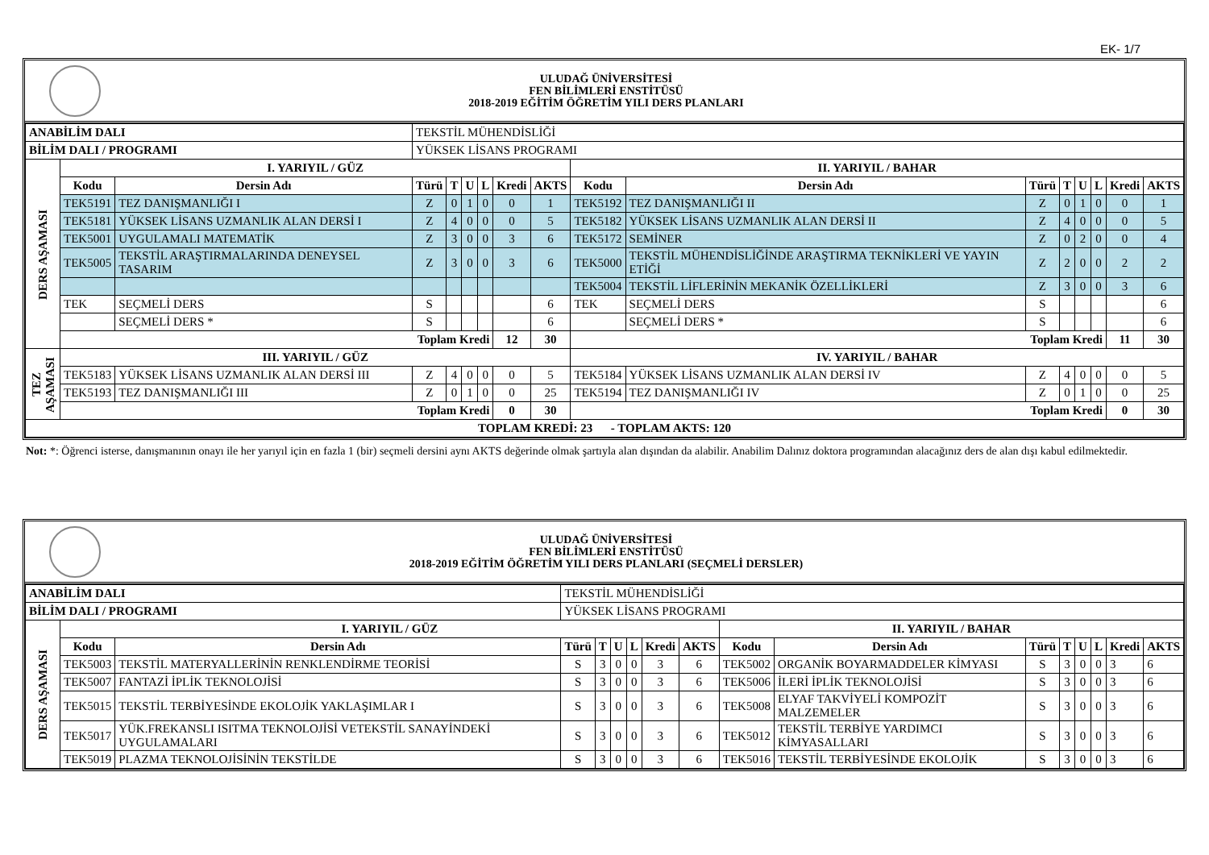EK- 1/7
ULUDAĞ ÜNİVERSİTESİ
FEN BİLİMLERİ ENSTİTÜSÜ
2018-2019 EĞİTİM ÖĞRETİM YILI DERS PLANLARI
| ANABİLİM DALI | | | TEKSTİL MÜHENDİSLİĞİ | | | | | | | | | | | | | |
| BİLİM DALI / PROGRAMI | | | YÜKSEK LİSANS PROGRAMI | | | | | | | | | | | | | |
| DERS AŞAMASI | I. YARIYIL / GÜZ | | | | | | | | II. YARIYIL / BAHAR | | | | | | | |
| | Kodu | Dersin Adı | Türü | T | U | L | Kredi | AKTS | Kodu | Dersin Adı | Türü | T | U | L | Kredi | AKTS |
| | TEK5191 | TEZ DANIŞMANLIĞI I | Z | 0 | 1 | 0 | 0 | 1 | TEK5192 | TEZ DANIŞMANLIĞI II | Z | 0 | 1 | 0 | 0 | 1 |
| | TEK5181 | YÜKSEK LİSANS UZMANLIK ALAN DERSİ I | Z | 4 | 0 | 0 | 0 | 5 | TEK5182 | YÜKSEK LİSANS UZMANLIK ALAN DERSİ II | Z | 4 | 0 | 0 | 0 | 5 |
| | TEK5001 | UYGULAMALI MATEMATİK | Z | 3 | 0 | 0 | 3 | 6 | TEK5172 | SEMİNER | Z | 0 | 2 | 0 | 0 | 4 |
| | TEK5005 | TEKSTİL ARAŞTIRMALARINDA DENEYSEL TASARIM | Z | 3 | 0 | 0 | 3 | 6 | TEK5000 | TEKSTİL MÜHENDİSLİĞİNDE ARAŞTIRMA TEKNİKLERİ VE YAYIN ETİĞİ | Z | 2 | 0 | 0 | 2 | 2 |
| | | | | | | | | | TEK5004 | TEKSTİL LİFLERİNİN MEKANİK ÖZELLİKLERİ | Z | 3 | 0 | 0 | 3 | 6 |
| | TEK | SEÇMELİ DERS | S | | | | | 6 | TEK | SEÇMELİ DERS | S | | | | | 6 |
| | | SEÇMELİ DERS * | S | | | | | 6 | | SEÇMELİ DERS * | S | | | | | 6 |
| | Toplam Kredi | | | | | | 12 | 30 | Toplam Kredi | | | | | | 11 | 30 |
| TEZ AŞAMASI | III. YARIYIL / GÜZ | | | | | | | | IV. YARIYIL / BAHAR | | | | | | | |
| | TEK5183 | YÜKSEK LİSANS UZMANLIK ALAN DERSİ III | Z | 4 | 0 | 0 | 0 | 5 | TEK5184 | YÜKSEK LİSANS UZMANLIK ALAN DERSİ IV | Z | 4 | 0 | 0 | 0 | 5 |
| | TEK5193 | TEZ DANIŞMANLIĞI III | Z | 0 | 1 | 0 | 0 | 25 | TEK5194 | TEZ DANIŞMANLIĞI IV | Z | 0 | 1 | 0 | 0 | 25 |
| | Toplam Kredi | | | | | | 0 | 30 | Toplam Kredi | | | | | | 0 | 30 |
| TOPLAM KREDİ: 23 - TOPLAM AKTS: 120 | | | | | | | | | | | | | | | | |
Not: *: Öğrenci isterse, danışmanının onayı ile her yarıyıl için en fazla 1 (bir) seçmeli dersini aynı AKTS değerinde olmak şartıyla alan dışından da alabilir. Anabilim Dalınız doktora programından alacağınız ders de alan dışı kabul edilmektedir.
ULUDAĞ ÜNİVERSİTESİ
FEN BİLİMLERİ ENSTİTÜSÜ
2018-2019 EĞİTİM ÖĞRETİM YILI DERS PLANLARI (SEÇMELİ DERSLER)
| ANABİLİM DALI | | | TEKSTİL MÜHENDİSLİĞİ | | | | | | | | | | | | | |
| BİLİM DALI / PROGRAMI | | | YÜKSEK LİSANS PROGRAMI | | | | | | | | | | | | | |
| DERS AŞAMASI | I. YARIYIL / GÜZ | | | | | | | | II. YARIYIL / BAHAR | | | | | | | |
| | Kodu | Dersin Adı | Türü | T | U | L | Kredi | AKTS | Kodu | Dersin Adı | Türü | T | U | L | Kredi | AKTS |
| | TEK5003 | TEKSTİL MATERYALLERİNİN RENKLENDİRME TEORİSİ | S | 3 | 0 | 0 | 3 | 6 | TEK5002 | ORGANİK BOYARMADDELER KİMYASI | S | 3 | 0 | 0 | 3 | 6 |
| | TEK5007 | FANTAZİ İPLİK TEKNOLOJİSİ | S | 3 | 0 | 0 | 3 | 6 | TEK5006 | İLERİ İPLİK TEKNOLOJİSİ | S | 3 | 0 | 0 | 3 | 6 |
| | TEK5015 | TEKSTİL TERBİYESİNDE EKOLOJİK YAKLAŞIMLAR I | S | 3 | 0 | 0 | 3 | 6 | TEK5008 | ELYAF TAKVİYELİ KOMPOZİT MALZEMELER | S | 3 | 0 | 0 | 3 | 6 |
| | TEK5017 | YÜK.FREKANSLI ISITMA TEKNOLOJİSİ VETEKSTİL SANAYİNDEKİ UYGULAMALARI | S | 3 | 0 | 0 | 3 | 6 | TEK5012 | TEKSTİL TERBİYE YARDIMCI KİMYASALLARI | S | 3 | 0 | 0 | 3 | 6 |
| | TEK5019 | PLAZMA TEKNOLOJİSİNİN TEKSTİLDE | S | 3 | 0 | 0 | 3 | 6 | TEK5016 | TEKSTİL TERBİYESİNDE EKOLOJİK | S | 3 | 0 | 0 | 3 | 6 |